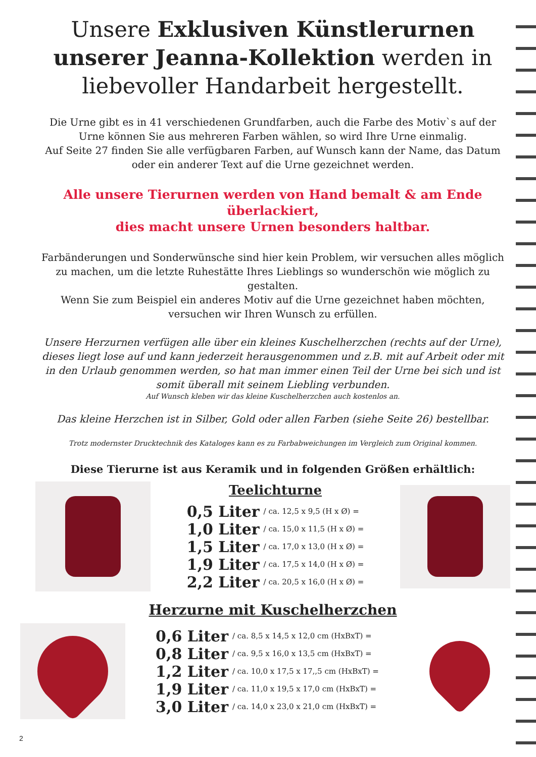Unsere Exklusiven Künstlerurnen unserer Jeanna-Kollektion werden in liebevoller Handarbeit hergestellt.
Die Urne gibt es in 41 verschiedenen Grundfarben, auch die Farbe des Motiv`s auf der Urne können Sie aus mehreren Farben wählen, so wird Ihre Urne einmalig.
Auf Seite 27 finden Sie alle verfügbaren Farben, auf Wunsch kann der Name, das Datum oder ein anderer Text auf die Urne gezeichnet werden.
Alle unsere Tierurnen werden von Hand bemalt & am Ende überlackiert,
dies macht unsere Urnen besonders haltbar.
Farbänderungen und Sonderwünsche sind hier kein Problem, wir versuchen alles möglich zu machen, um die letzte Ruhestätte Ihres Lieblings so wunderschön wie möglich zu gestalten.
Wenn Sie zum Beispiel ein anderes Motiv auf die Urne gezeichnet haben möchten, versuchen wir Ihren Wunsch zu erfüllen.
Unsere Herzurnen verfügen alle über ein kleines Kuschelherzchen (rechts auf der Urne), dieses liegt lose auf und kann jederzeit herausgenommen und z.B. mit auf Arbeit oder mit in den Urlaub genommen werden, so hat man immer einen Teil der Urne bei sich und ist somit überall mit seinem Liebling verbunden.
Auf Wunsch kleben wir das kleine Kuschelherzchen auch kostenlos an.
Das kleine Herzchen ist in Silber, Gold oder allen Farben (siehe Seite 26) bestellbar.
Trotz modernster Drucktechnik des Kataloges kann es zu Farbabweichungen im Vergleich zum Original kommen.
Diese Tierurne ist aus Keramik und in folgenden Größen erhältlich:
Teelichturne
| 0,5 Liter | / ca. 12,5 x 9,5 (H x Ø) = |
| 1,0 Liter | / ca. 15,0 x 11,5 (H x Ø) = |
| 1,5 Liter | / ca. 17,0 x 13,0 (H x Ø) = |
| 1,9 Liter | / ca. 17,5 x 14,0 (H x Ø) = |
| 2,2 Liter | / ca. 20,5 x 16,0 (H x Ø) = |
Herzurne mit Kuschelherzchen
| 0,6 Liter | / ca. 8,5 x 14,5 x 12,0 cm (HxBxT) = |
| 0,8 Liter | / ca. 9,5 x 16,0 x 13,5 cm (HxBxT) = |
| 1,2 Liter | / ca. 10,0 x 17,5 x 17,,5 cm (HxBxT) = |
| 1,9 Liter | / ca. 11,0 x 19,5 x 17,0 cm (HxBxT) = |
| 3,0 Liter | / ca. 14,0 x 23,0 x 21,0 cm (HxBxT) = |
2